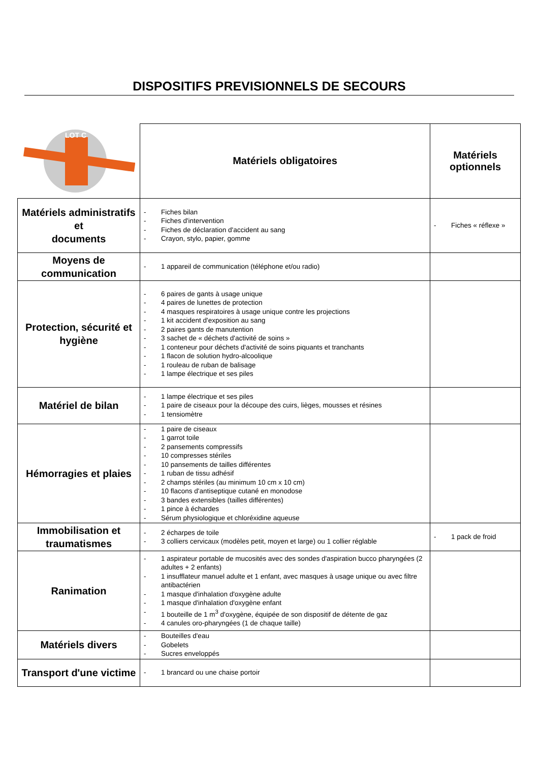DISPOSITIFS PREVISIONNELS DE SECOURS
| LOT C | Matériels obligatoires | Matériels optionnels |
| Matériels administratifs et documents | - Fiches bilan - Fiches d'intervention - Fiches de déclaration d'accident au sang - Crayon, stylo, papier, gomme | - Fiches « réflexe » |
| Moyens de communication | - 1 appareil de communication (téléphone et/ou radio) | |
| Protection, sécurité et hygiène | - 6 paires de gants à usage unique - 4 paires de lunettes de protection - 4 masques respiratoires à usage unique contre les projections - 1 kit accident d'exposition au sang - 2 paires gants de manutention - 3 sachet de « déchets d'activité de soins » - 1 conteneur pour déchets d'activité de soins piquants et tranchants - 1 flacon de solution hydro-alcoolique - 1 rouleau de ruban de balisage - 1 lampe électrique et ses piles | |
| Matériel de bilan | - 1 lampe électrique et ses piles - 1 paire de ciseaux pour la découpe des cuirs, lièges, mousses et résines - 1 tensiomètre | |
| Hémorragies et plaies | - 1 paire de ciseaux - 1 garrot toile - 2 pansements compressifs - 10 compresses stériles - 10 pansements de tailles différentes - 1 ruban de tissu adhésif - 2 champs stériles (au minimum 10 cm x 10 cm) - 10 flacons d'antiseptique cutané en monodose - 3 bandes extensibles (tailles différentes) - 1 pince à échardes - Sérum physiologique et chloréxidine aqueuse | |
| Immobilisation et traumatismes | - 2 écharpes de toile - 3 colliers cervicaux (modèles petit, moyen et large) ou 1 collier réglable | - 1 pack de froid |
| Ranimation | - 1 aspirateur portable de mucosités avec des sondes d'aspiration bucco pharyngées (2 adultes + 2 enfants) - 1 insufflateur manuel adulte et 1 enfant, avec masques à usage unique ou avec filtre antibactérien - 1 masque d'inhalation d'oxygène adulte - 1 masque d'inhalation d'oxygène enfant - 1 bouteille de 1 m<sup>3</sup> d'oxygène, équipée de son dispositif de détente de gaz - 4 canules oro-pharyngées (1 de chaque taille) | |
| Matériels divers | - Bouteilles d'eau - Gobelets - Sucres enveloppés | |
| Transport d'une victime | - 1 brancard ou une chaise portoir | |